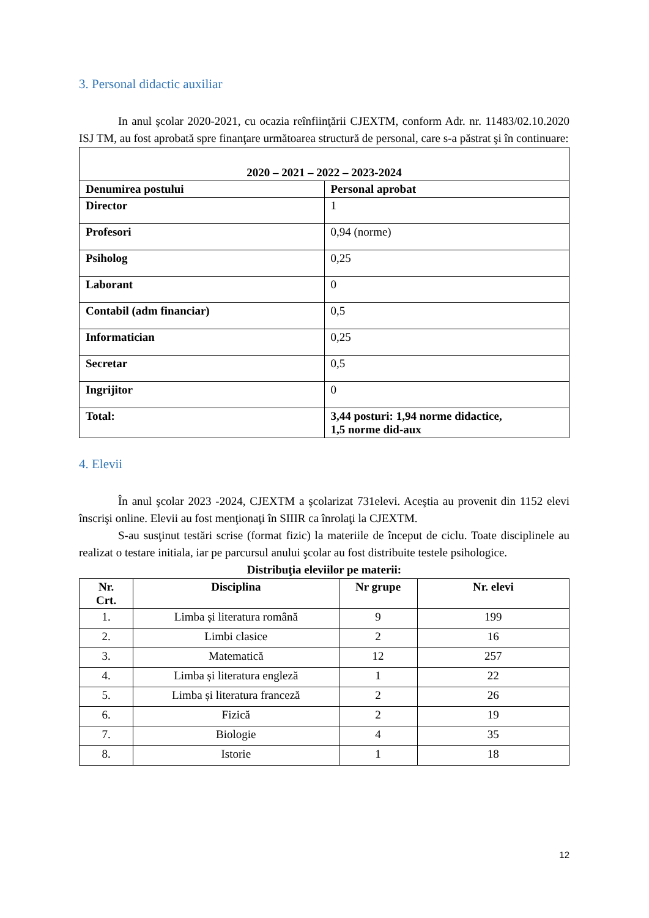3. Personal didactic auxiliar
In anul şcolar 2020-2021, cu ocazia reînfiinţării CJEXTM, conform Adr. nr. 11483/02.10.2020 ISJ TM, au fost aprobată spre finanţare următoarea structură de personal, care s-a păstrat şi în continuare:
| 2020 – 2021 – 2022 – 2023-2024 | |
| --- | --- |
| Denumirea postului | Personal aprobat |
| Director | 1 |
| Profesori | 0,94 (norme) |
| Psiholog | 0,25 |
| Laborant | 0 |
| Contabil (adm financiar) | 0,5 |
| Informatician | 0,25 |
| Secretar | 0,5 |
| Ingrijitor | 0 |
| Total: | 3,44 posturi: 1,94 norme didactice, 1,5 norme did-aux |
4. Elevii
În anul şcolar 2023 -2024, CJEXTM a şcolarizat 731elevi. Aceştia au provenit din 1152 elevi înscrişi online. Elevii au fost menţionaţi în SIIIR ca înrolaţi la CJEXTM.
S-au susţinut testări scrise (format fizic) la materiile de început de ciclu. Toate disciplinele au realizat o testare initiala, iar pe parcursul anului şcolar au fost distribuite testele psihologice.
Distribuţia eleviilor pe materii:
| Nr. Crt. | Disciplina | Nr grupe | Nr. elevi |
| --- | --- | --- | --- |
| 1. | Limba și literatura română | 9 | 199 |
| 2. | Limbi clasice | 2 | 16 |
| 3. | Matematică | 12 | 257 |
| 4. | Limba și literatura engleză | 1 | 22 |
| 5. | Limba și literatura franceză | 2 | 26 |
| 6. | Fizică | 2 | 19 |
| 7. | Biologie | 4 | 35 |
| 8. | Istorie | 1 | 18 |
12